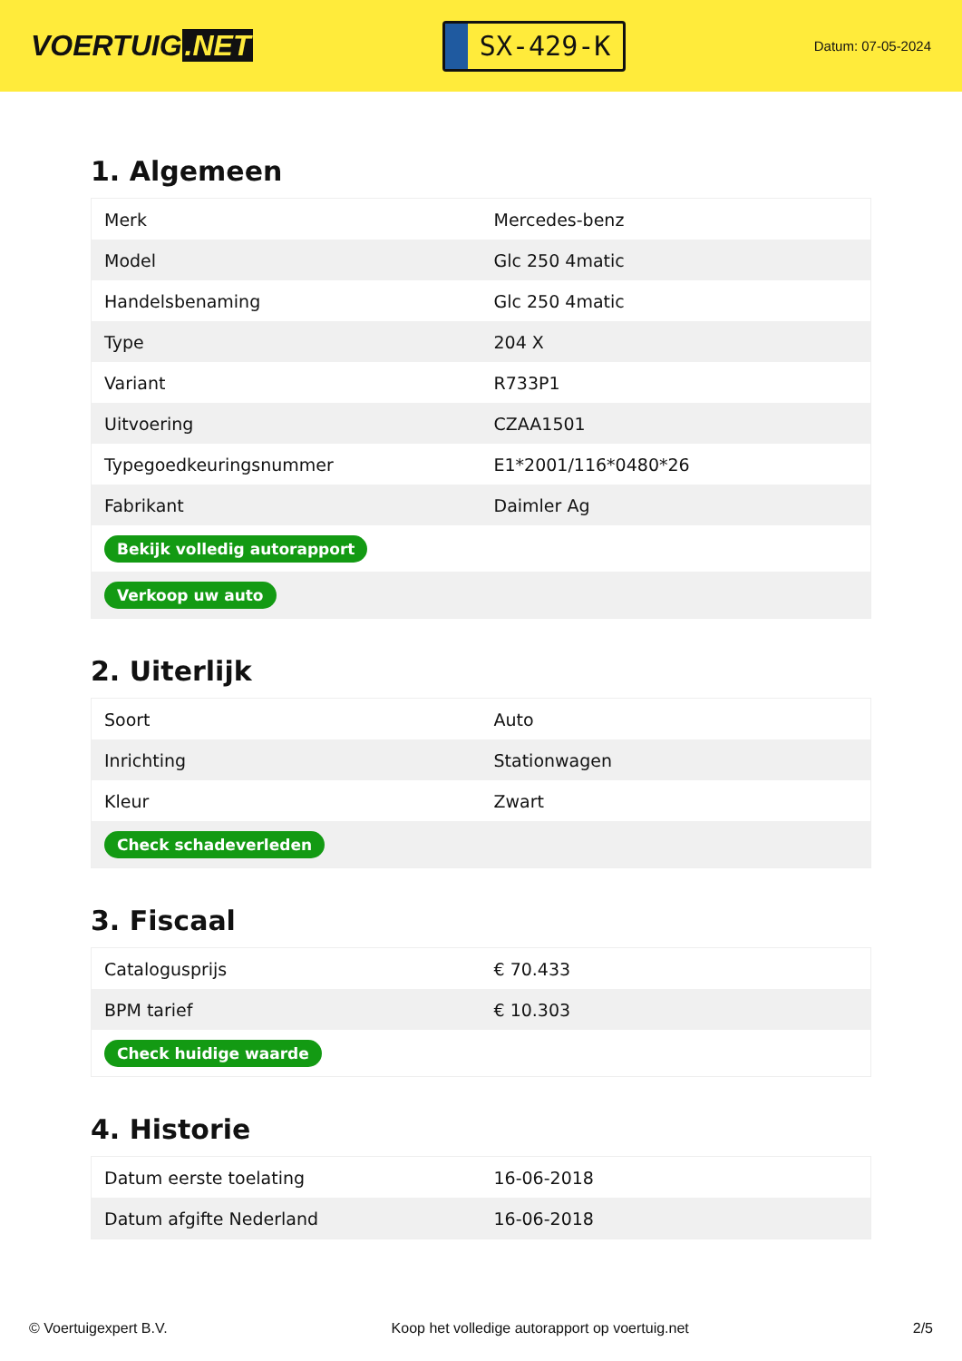VOERTUIG.NET
SX-429-K
Datum: 07-05-2024
1. Algemeen
| Merk | Mercedes-benz |
| Model | Glc 250 4matic |
| Handelsbenaming | Glc 250 4matic |
| Type | 204 X |
| Variant | R733P1 |
| Uitvoering | CZAA1501 |
| Typegoedkeuringsnummer | E1*2001/116*0480*26 |
| Fabrikant | Daimler Ag |
| Bekijk volledig autorapport | |
| Verkoop uw auto | |
2. Uiterlijk
| Soort | Auto |
| Inrichting | Stationwagen |
| Kleur | Zwart |
| Check schadeverleden | |
3. Fiscaal
| Catalogusprijs | € 70.433 |
| BPM tarief | € 10.303 |
| Check huidige waarde | |
4. Historie
| Datum eerste toelating | 16-06-2018 |
| Datum afgifte Nederland | 16-06-2018 |
© Voertuigexpert B.V. Koop het volledige autorapport op voertuig.net 2/5